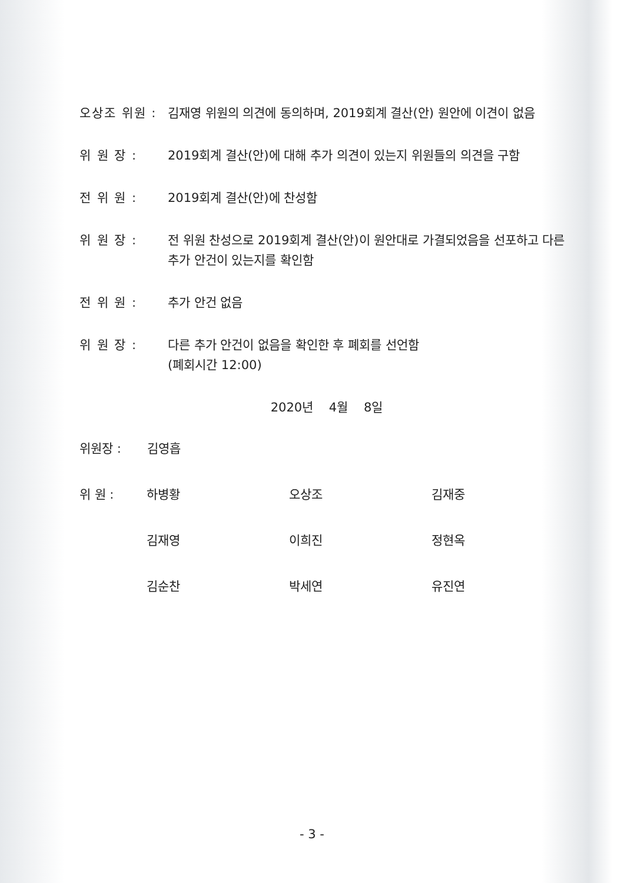오상조 위원 :
김재영 위원의 의견에 동의하며, 2019회계 결산(안) 원안에 이견이 없음
위 원 장 : 2019회계 결산(안)에 대해 추가 의견이 있는지 위원들의 의견을 구함
전 위 원 : 2019회계 결산(안)에 찬성함
위 원 장 : 전 위원 찬성으로 2019회계 결산(안)이 원안대로 가결되었음을 선포하고 다른 추가 안건이 있는지를 확인함
전 위 원 : 추가 안건 없음
위 원 장 : 다른 추가 안건이 없음을 확인한 후 폐회를 선언함
(폐회시간 12:00)
2020년 4월 8일
위원장 : 김영흡
위 원 : 하병황 오상조 김재중
김재영 이희진 정현옥
김순찬 박세연 유진연
- 3 -